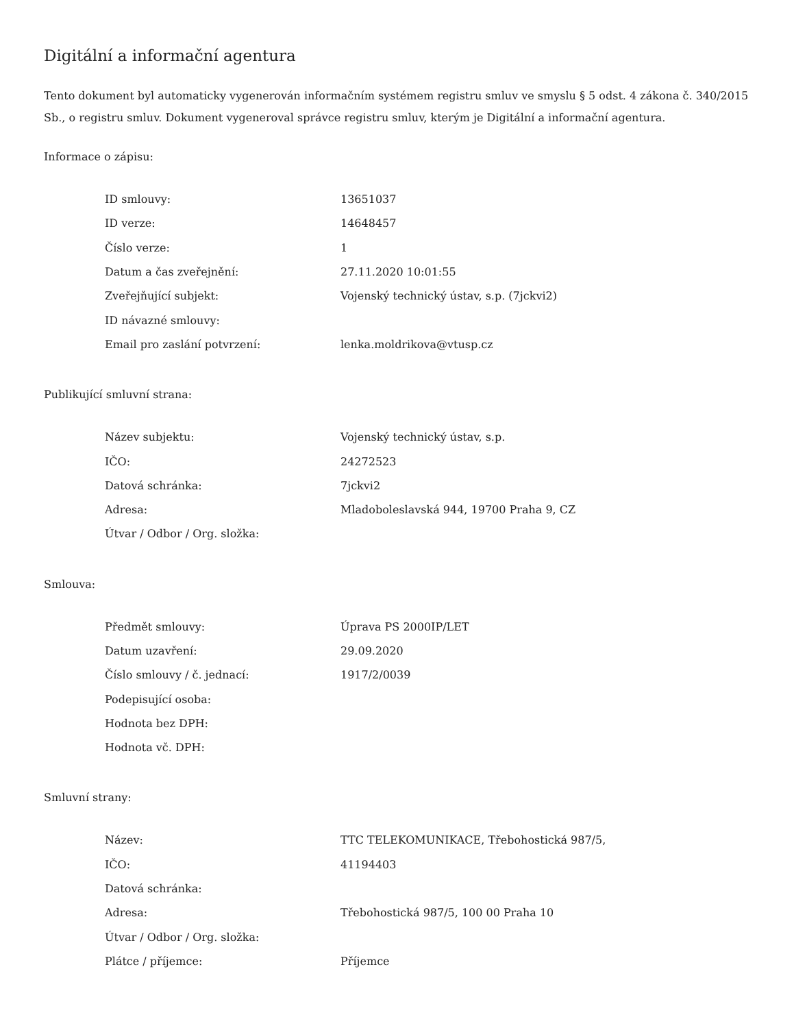Digitální a informační agentura
Tento dokument byl automaticky vygenerován informačním systémem registru smluv ve smyslu § 5 odst. 4 zákona č. 340/2015 Sb., o registru smluv. Dokument vygeneroval správce registru smluv, kterým je Digitální a informační agentura.
Informace o zápisu:
| ID smlouvy: | 13651037 |
| ID verze: | 14648457 |
| Číslo verze: | 1 |
| Datum a čas zveřejnění: | 27.11.2020 10:01:55 |
| Zveřejňující subjekt: | Vojenský technický ústav, s.p. (7jckvi2) |
| ID návazné smlouvy: | |
| Email pro zaslání potvrzení: | lenka.moldrikova@vtusp.cz |
Publikující smluvní strana:
| Název subjektu: | Vojenský technický ústav, s.p. |
| IČO: | 24272523 |
| Datová schránka: | 7jckvi2 |
| Adresa: | Mladoboleslavská 944, 19700 Praha 9, CZ |
| Útvar / Odbor / Org. složka: | |
Smlouva:
| Předmět smlouvy: | Úprava PS 2000IP/LET |
| Datum uzavření: | 29.09.2020 |
| Číslo smlouvy / č. jednací: | 1917/2/0039 |
| Podepisující osoba: | |
| Hodnota bez DPH: | |
| Hodnota vč. DPH: | |
Smluvní strany:
| Název: | TTC TELEKOMUNIKACE, Třebohostická 987/5, |
| IČO: | 41194403 |
| Datová schránka: | |
| Adresa: | Třebohostická 987/5, 100 00 Praha 10 |
| Útvar / Odbor / Org. složka: | |
| Plátce / příjemce: | Příjemce |